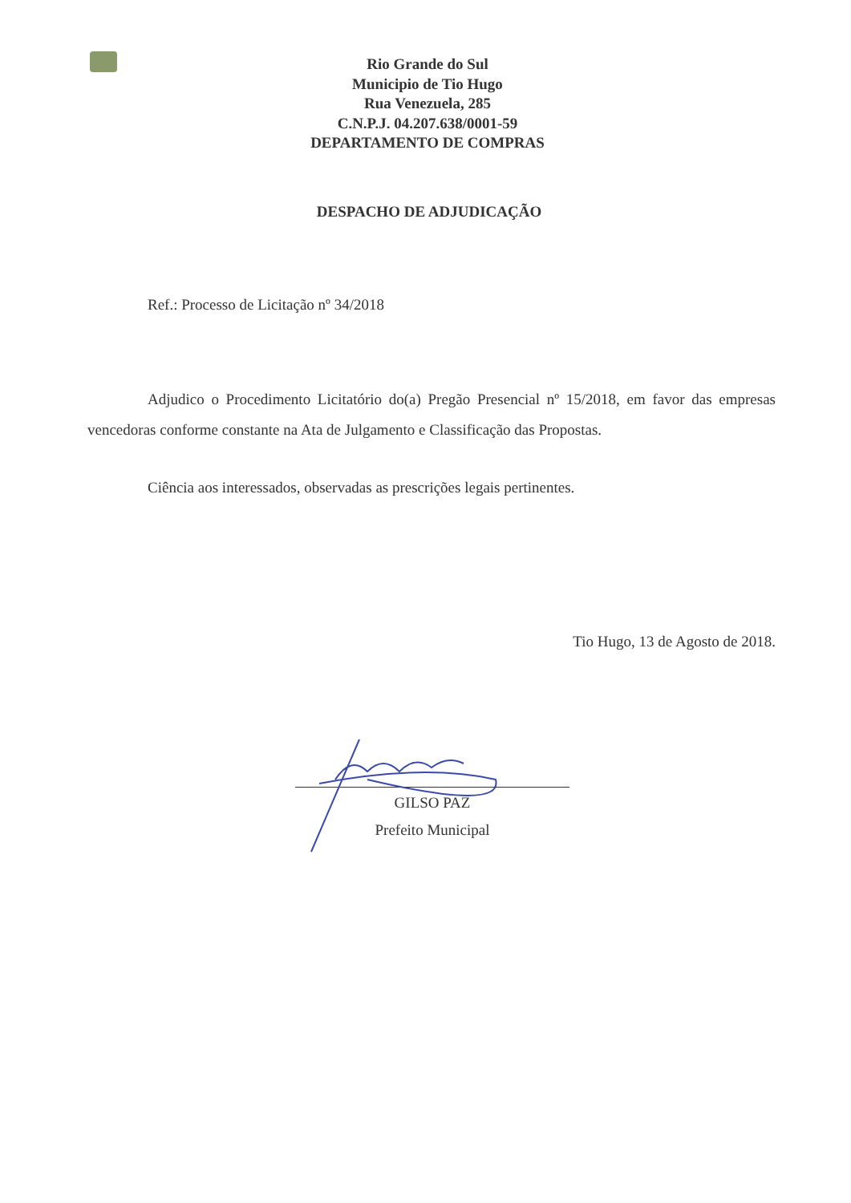Rio Grande do Sul
Municipio de Tio Hugo
Rua Venezuela, 285
C.N.P.J. 04.207.638/0001-59
DEPARTAMENTO DE COMPRAS
DESPACHO DE ADJUDICAÇÃO
Ref.: Processo de Licitação nº 34/2018
Adjudico o Procedimento Licitatório do(a) Pregão Presencial nº 15/2018, em favor das empresas vencedoras conforme constante na Ata de Julgamento e Classificação das Propostas.
Ciência aos interessados, observadas as prescrições legais pertinentes.
Tio Hugo, 13 de Agosto de 2018.
GILSO PAZ
Prefeito Municipal